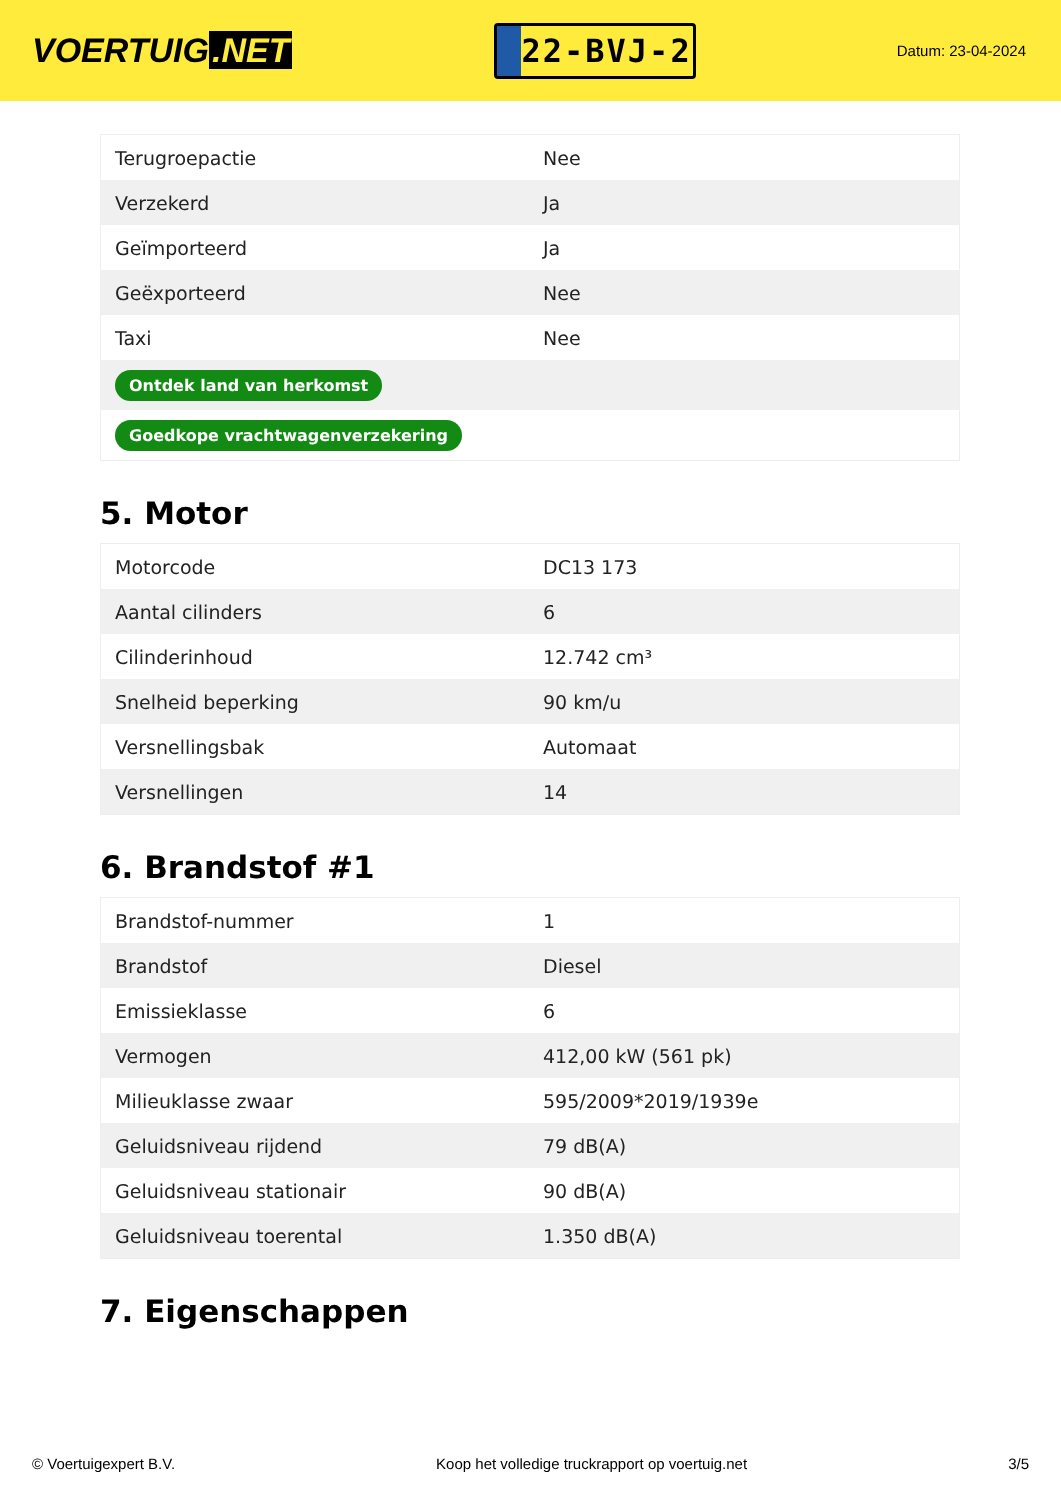VOERTUIG.NET
22-BVJ-2
Datum: 23-04-2024
| Terugroepactie | Nee |
| Verzekerd | Ja |
| Geïmporteerd | Ja |
| Geëxporteerd | Nee |
| Taxi | Nee |
| Ontdek land van herkomst | |
| Goedkope vrachtwagenverzekering | |
5. Motor
| Motorcode | DC13 173 |
| Aantal cilinders | 6 |
| Cilinderinhoud | 12.742 cm³ |
| Snelheid beperking | 90 km/u |
| Versnellingsbak | Automaat |
| Versnellingen | 14 |
6. Brandstof #1
| Brandstof-nummer | 1 |
| Brandstof | Diesel |
| Emissieklasse | 6 |
| Vermogen | 412,00 kW (561 pk) |
| Milieuklasse zwaar | 595/2009*2019/1939e |
| Geluidsniveau rijdend | 79 dB(A) |
| Geluidsniveau stationair | 90 dB(A) |
| Geluidsniveau toerental | 1.350 dB(A) |
7. Eigenschappen
© Voertuigexpert B.V. Koop het volledige truckrapport op voertuig.net 3/5